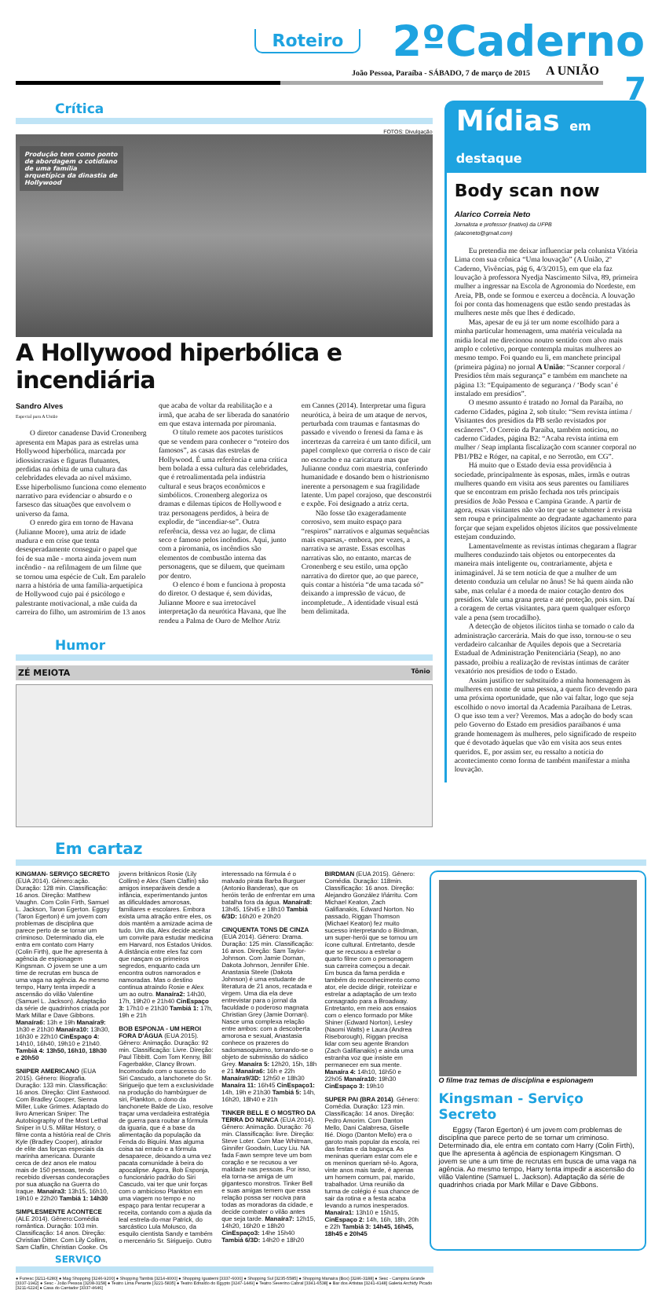Roteiro 2ºCaderno
João Pessoa, Paraíba - SÁBADO, 7 de março de 2015 A UNIÃO
7
Crítica
FOTOS: Divulgação
Produção tem como ponto de abordagem o cotidiano de uma família arquetípica da dinastia de Hollywood
A Hollywood hiperbólica e incendiária
Sandro Alves
Especial para A União
O diretor canadense David Cronenberg apresenta em Mapas para as estrelas uma Hollywood hiperbólica, marcada por idiossincrasias e figuras flutuantes, perdidas na órbita de uma cultura das celebridades elevada ao nível máximo. Esse hiperbolismo funciona como elemento narrativo para evidenciar o absurdo e o farsesco das situações que envolvem o universo da fama.
O enredo gira em torno de Havana (Julianne Moore), uma atriz de idade madura e em crise que tenta desesperadamente conseguir o papel que foi de sua mãe - morta ainda jovem num incêndio - na refilmagem de um filme que se tornou uma espécie de Cult. Em paralelo narra a história de uma família-arquetípica de Hollywood cujo pai é psicólogo e palestrante motivacional, a mãe cuida da carreira do filho, um astromirim de 13 anos que acaba de voltar da reabilitação e a irmã, que acaba de ser liberada do sanatório em que estava internada por piromania.
O título remete aos pacotes turísticos que se vendem para conhecer o “roteiro dos famosos”, as casas das estrelas de Hollywood. É uma referência e uma crítica bem bolada a essa cultura das celebridades, que é retroalimentada pela indústria cultural e seus braços econômicos e simbólicos. Cronenberg alegoriza os dramas e dilemas típicos de Hollywood e traz personagens perdidos, à beira de explodir, de “incendiar-se”. Outra referência, dessa vez ao lugar, de clima seco e famoso pelos incêndios. Aqui, junto com a piromania, os incêndios são elementos de combustão interna das personagens, que se diluem, que queimam por dentro.
O elenco é bom e funciona à proposta do diretor. O destaque é, sem dúvidas, Julianne Moore e sua irretocável interpretação da neurótica Havana, que lhe rendeu a Palma de Ouro de Melhor Atriz em Cannes (2014). Interpretar uma figura neurótica, à beira de um ataque de nervos, perturbada com traumas e fantasmas do passado e vivendo o frenesi da fama e às incertezas da carreira é um tanto difícil, um papel complexo que correria o risco de cair no escracho e na caricatura mas que Julianne conduz com maestria, conferindo humanidade e dosando bem o histrionismo inerente a personagem e sua fragilidade latente. Um papel corajoso, que desconstrói e expõe. Foi designado a atriz certa.
Não fosse tão exageradamente corrosivo, sem muito espaço para “respiros” narrativos e algumas sequências mais esparsas,- embora, por vezes, a narrativa se arraste. Essas escolhas narrativas são, no entanto, marcas de Cronenberg e seu estilo, uma opção narrativa do diretor que, ao que parece, quis contar a história “de uma tacada só” deixando a impressão de vácuo, de incompletude.. A identidade visual está bem delimitada.
Humor
ZÉ MEIOTA Tônio
Mídias em destaque
Body scan now
Alarico Correia Neto
Jornalista e professor (inativo) da UFPB
(alaconeto@gmail.com)
Eu pretendia me deixar influenciar pela colunista Vitória Lima com sua crônica “Uma louvação” (A União, 2º Caderno, Vivências, pág 6, 4/3/2015), em que ela faz louvação à professora Nyedja Nascimento Silva, 89, primeira mulher a ingressar na Escola de Agronomia do Nordeste, em Areia, PB, onde se formou e exerceu a docência. A louvação foi por conta das homenagens que estão sendo prestadas às mulheres neste mês que lhes é dedicado.
Mas, apesar de eu já ter um nome escolhido para a minha particular homenagem, uma matéria veiculada na mídia local me direcionou noutro sentido com alvo mais amplo e coletivo, porque contempla muitas mulheres ao mesmo tempo. Foi quando eu li, em manchete principal (primeira página) no jornal A União: “Scanner corporal / Presídios têm mais segurança” e também em manchete na página 13: “Equipamento de segurança / ‘Body scan’ é instalado em presídios”.
O mesmo assunto é tratado no Jornal da Paraíba, no caderno Cidades, página 2, sob título: “Sem revista íntima / Visitantes dos presídios da PB serão revistados por escâneres”. O Correio da Paraíba, também noticiou, no caderno Cidades, página B2: “Acaba revista íntima em mulher / Seap implanta fiscalização com scanner corporal no PB1/PB2 e Róger, na capital, e no Serrotão, em CG”.
Há muito que o Estado devia essa providência à sociedade, principalmente às esposas, mães, irmãs e outras mulheres quando em visita aos seus parentes ou familiares que se encontram em prisão fechada nos três principais presídios de João Pessoa e Campina Grande. A partir de agora, essas visitantes não vão ter que se submeter à revista sem roupa e principalmente ao degradante agachamento para forçar que sejam expelidos objetos ilícitos que possivelmente estejam conduzindo.
Lamentavelmente as revistas íntimas chegaram a flagrar mulheres conduzindo tais objetos ou entorpecentes da maneira mais inteligente ou, contrariamente, abjeta e inimaginável. Já se tem notícia de que a mulher de um detento conduzia um celular no ânus! Se há quem ainda não sabe, mas celular é a moeda de maior cotação dentro dos presídios. Vale uma grana preta e até proteção, pois sim. Daí a coragem de certas visitantes, para quem qualquer esforço vale a pena (sem trocadilho).
A detecção de objetos ilícitos tinha se tornado o calo da administração carcerária. Mais do que isso, tornou-se o seu verdadeiro calcanhar de Aquiles depois que a Secretaria Estadual de Administração Penitenciária (Seap), no ano passado, proibiu a realização de revistas íntimas de caráter vexatório nos presídios de todo o Estado.
Assim justifico ter substituído a minha homenagem às mulheres em nome de uma pessoa, a quem fico devendo para uma próxima oportunidade, que não vai faltar, logo que seja escolhido o novo imortal da Academia Paraibana de Letras. O que isso tem a ver? Veremos. Mas a adoção do body scan pelo Governo do Estado em presídios paraibanos é uma grande homenagem às mulheres, pelo significado de respeito que é devotado àquelas que vão em visita aos seus entes queridos. E, por assim ser, eu ressalto a notícia do acontecimento como forma de também manifestar a minha louvação.
Em cartaz
KINGMAN- SERVIÇO SECRETO (EUA 2014). Gênero:ação. Duração: 128 min. Classificação: 16 anos. Direção: Matthew Vaughn. Com Colin Firth, Samuel L. Jackson, Taron Egerton. Eggsy (Taron Egerton) é um jovem com problemas de disciplina que parece perto de se tornar um criminoso. Determinado dia, ele entra em contato com Harry (Colin Firth), que lhe apresenta à agência de espionagem Kingsman. O jovem se une a um time de recrutas em busca de uma vaga na agência. Ao mesmo tempo, Harry tenta impedir a ascensão do vilão Valentine (Samuel L. Jackson). Adaptação da série de quadrinhos criada por Mark Millar e Dave Gibbons. Manaíra6: 13h e 19h Manaíra9: 1h30 e 21h30 Manaíra10: 13h30, 16h30 e 22h10 CinEspaço 4: 14h10, 16h40, 19h10 e 21h40. Tambiá 4: 13h50, 16h10, 18h30 e 20h50
SNIPER AMERICANO (EUA 2015). Gênero: Biografia. Duração: 133 min. Classificação: 16 anos. Direção: Clint Eastwood. Com Bradley Cooper, Sienna Miller, Luke Grimes. Adaptado do livro American Sniper: The Autobiography of the Most Lethal Sniper in U.S. Militar History, o filme conta a história real de Chris Kyle (Bradley Cooper), atirador de elite das forças especiais da marinha americana. Durante cerca de dez anos ele matou mais de 150 pessoas, tendo recebido diversas condecorações por sua atuação na Guerra do Iraque. Manaíra3: 13h15, 16h10, 19h10 e 22h20 Tambiá 1: 14h30
SIMPLESMENTE ACONTECE (ALE 2014). Gênero:Comédia romântica. Duração: 103 min. Classificação: 14 anos. Direção: Christian Ditter. Com Lily Collins, Sam Claflin, Christian Cooke. Os jovens britânicos Rosie (Lily Collins) e Alex (Sam Claflin) são amigos inseparáveis desde a infância, experimentando juntos as dificuldades amorosas, familiares e escolares. Embora exista uma atração entre eles, os dois mantêm a amizade acima de tudo. Um dia, Alex decide aceitar um convite para estudar medicina em Harvard, nos Estados Unidos. A distância entre eles faz com que nasçam os primeiros segredos, enquanto cada um encontra outros namorados e namoradas. Mas o destino continua atraindo Rosie e Alex um ao outro. Manaíra2: 14h30, 17h, 19h20 e 21h40 CinEspaço 3: 17h10 e 21h30 Tambiá 1: 17h, 19h e 21h
BOB ESPONJA - UM HEROI FORA D'ÁGUA (EUA 2015). Gênero: Animação. Duração: 92 min. Classificação: Livre. Direção: Paul Tibbitt. Com Tom Kenny, Bill Fagerbakke, Clancy Brown. Incomodado com o sucesso do Siri Cascudo, a lanchonete do Sr. Sirigueijo que tem a exclusividade na produção do hambúrguer de siri, Plankton, o dono da lanchonete Balde de Lixo, resolve traçar uma verdadeira estratégia de guerra para roubar a fórmula da iguaria, que é a base da alimentação da população da Fenda do Biquíni. Mas alguma coisa sai errado e a fórmula desaparece, deixando a uma vez pacata comunidade à beira do apocalipse. Agora, Bob Esponja, o funcionário padrão do Siri Cascudo, vai ter que unir forças com o ambicioso Plankton em uma viagem no tempo e no espaço para tentar recuperar a receita, contando com a ajuda da leal estrela-do-mar Patrick, do sarcástico Lula Molusco, da esquilo cientista Sandy e também o mercenário Sr. Sirigueijo. Outro interessado na fórmula é o malvado pirata Barba Burguer (Antonio Banderas), que os heróis terão de enfrentar em uma batalha fora da água. Manaíra8: 13h45, 15h45 e 18h10 Tambiá 6/3D: 16h20 e 20h20
CINQUENTA TONS DE CINZA (EUA 2014). Gênero: Drama. Duração: 125 min. Classificação: 16 anos. Direção: Sam Taylor-Johnson. Com Jamie Dornan, Dakota Johnson, Jennifer Ehle. Anastasia Steele (Dakota Johnson) é uma estudante de literatura de 21 anos, recatada e virgem. Uma dia ela deve entrevistar para o jornal da faculdade o poderoso magnata Christian Grey (Jamie Dornan). Nasce uma complexa relação entre ambos: com a descoberta amorosa e sexual, Anastasia conhece os prazeres do sadomasoquismo, tornando-se o objeto de submissão do sádico Grey. Manaíra 5: 12h20, 15h, 18h e 21 Manaíra6: 16h e 22h Manaíra9/3D: 12h50 e 18h30 Manaíra 11: 16h45 CinEspaço1: 14h, 19h e 21h30 Tambiá 5: 14h, 16h20, 18h40 e 21h
TINKER BELL E O MOSTRO DA TERRA DO NUNCA (EUA 2014). Gênero: Animação. Duração: 76 min. Classificação: livre. Direção: Steve Loter. Com Mae Whitman, Ginnifer Goodwin, Lucy Liu. NA fada Fawn sempre teve um bom coração e se recusou a ver maldade nas pessoas. Por isso, ela torna-se amiga de um gigantesco monstros. Tinker Bell e suas amigas temem que essa relação possa ser nociva para todas as moradoras da cidade, e decide combater o vilão antes que seja tarde. Manaíra7: 12h15, 14h20, 16h20 e 18h20 CinEspaço3: 14he 15h40 Tambiá 6/3D: 14h20 e 18h20
BIRDMAN (EUA 2015). Gênero: Comédia. Duração: 118min. Classificação: 16 anos. Direção: Alejandro González Iñárritu. Com Michael Keaton, Zach Galifianakis, Edward Norton. No passado, Riggan Thomson (Michael Keaton) fez muito sucesso interpretando o Birdman, um super-herói que se tornou um ícone cultural. Entretanto, desde que se recusou a estrelar o quarto filme com o personagem sua carreira começou a decair. Em busca da fama perdida e também do reconhecimento como ator, ele decide dirigir, roteirizar e estrelar a adaptação de um texto consagrado para a Broadway. Entretanto, em meio aos ensaios com o elenco formado por Mike Shiner (Edward Norton), Lesley (Naomi Watts) e Laura (Andrea Riseborough), Riggan precisa lidar com seu agente Brandon (Zach Galifianakis) e ainda uma estranha voz que insiste em permanecer em sua mente. Manaíra 4: 14h10, 16h50 e 22h05 Manaíra10: 19h30 CinEspaço 3: 19h10
SUPER PAI (BRA 2014). Gênero: Comédia. Duração: 123 min. Classificação: 14 anos. Direção: Pedro Amorim. Com Danton Mello, Dani Calabresa, Giselle Itié. Diogo (Danton Mello) era o garoto mais popular da escola, rei das festas e da bagunça. As meninas queriam estar com ele e os meninos queriam sê-lo. Agora, vinte anos mais tarde, é apenas um homem comum, pai, marido, trabalhador. Uma reunião da turma de colégio é sua chance de sair da rotina e a festa acaba levando a rumos inesperados. Manaíra1: 13h10 e 15h15, CinEspaço 2: 14h, 16h, 18h, 20h e 22h Tambiá 3: 14h45, 16h45, 18h45 e 20h45
O filme traz temas de disciplina e espionagem
Kingsman - Serviço Secreto
Eggsy (Taron Egerton) é um jovem com problemas de disciplina que parece perto de se tornar um criminoso. Determinado dia, ele entra em contato com Harry (Colin Firth), que lhe apresenta à agência de espionagem Kingsman. O jovem se une a um time de recrutas em busca de uma vaga na agência. Ao mesmo tempo, Harry tenta impedir a ascensão do vilão Valentine (Samuel L. Jackson). Adaptação da série de quadrinhos criada por Mark Millar e Dave Gibbons.
SERVIÇO
● Funesc [3211-6280] ● Mag Shopping [3246-9200] ● Shopping Tambiá [3214-4000] ● Shopping Iguatemi [3337-6000] ● Shopping Sul [3235-5585] ● Shopping Manaíra (Box) [3246-3188] ● Sesc - Campina Grande [3337-1942] ● Sesc - João Pessoa [3208-3158] ● Teatro Lima Penante [3221-5835] ● Teatro Ednaldo do Egypto [3247-1449] ● Teatro Severino Cabral [3341-6538] ● Bar dos Artistas [3241-4148] Galeria Archidy Picado [3211-6224] ● Casa do Cantador [3337-4646]